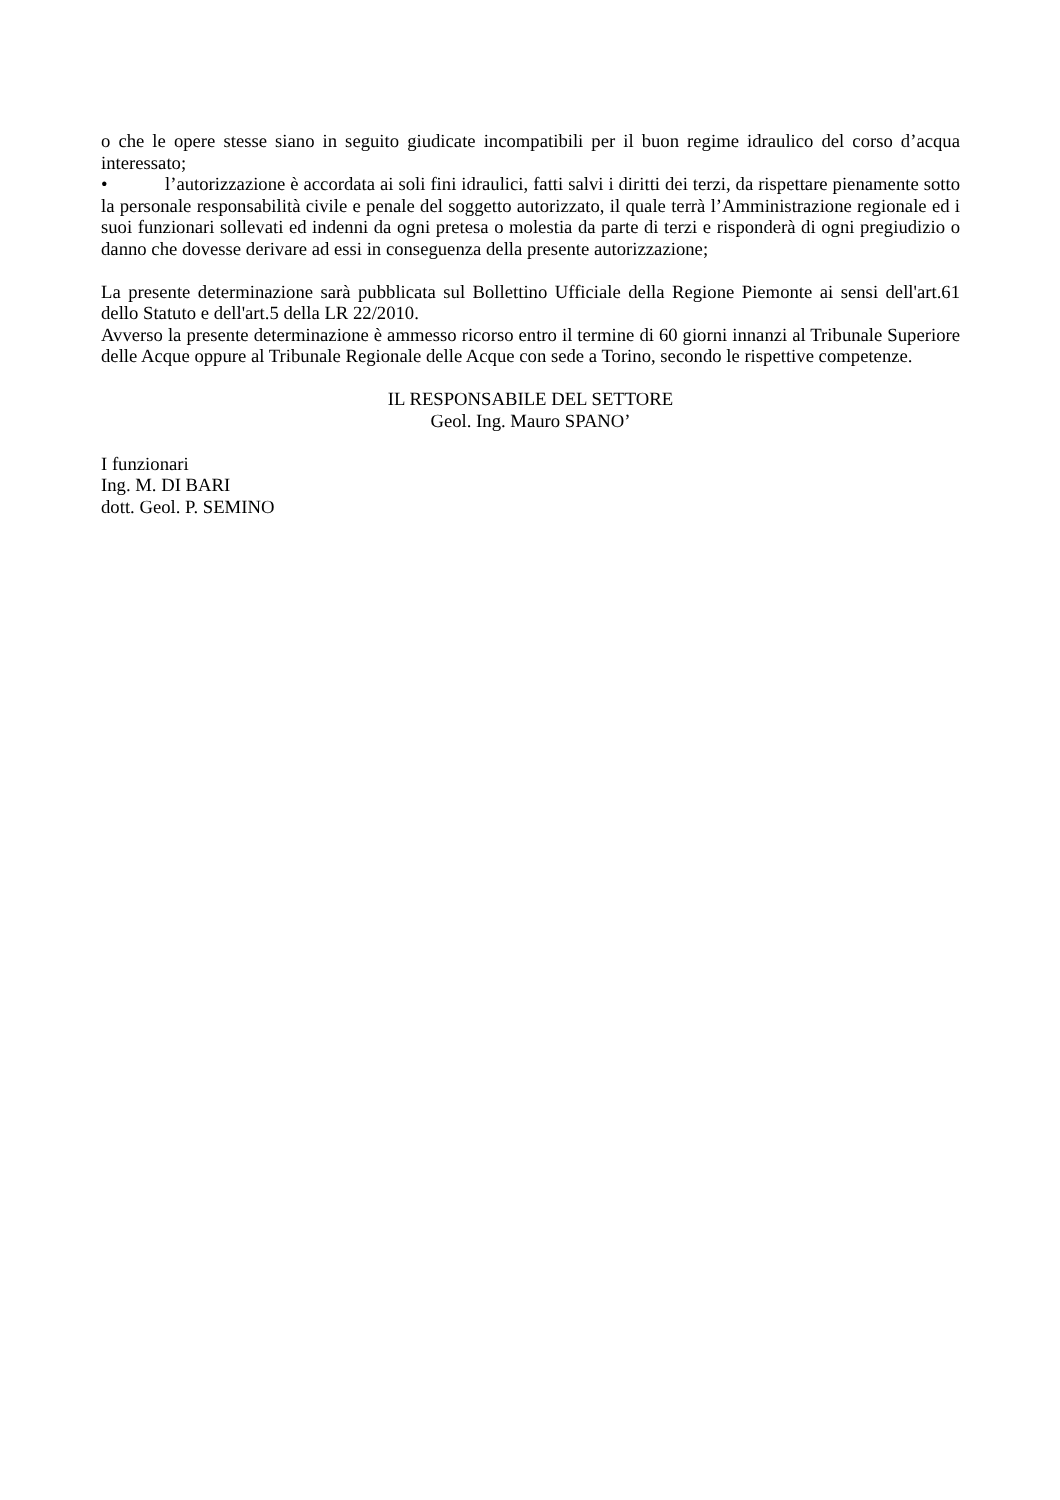o che le opere stesse siano in seguito giudicate incompatibili per il buon regime idraulico del corso d’acqua interessato;
• l’autorizzazione è accordata ai soli fini idraulici, fatti salvi i diritti dei terzi, da rispettare pienamente sotto la personale responsabilità civile e penale del soggetto autorizzato, il quale terrà l’Amministrazione regionale ed i suoi funzionari sollevati ed indenni da ogni pretesa o molestia da parte di terzi e risponderà di ogni pregiudizio o danno che dovesse derivare ad essi in conseguenza della presente autorizzazione;
La presente determinazione sarà pubblicata sul Bollettino Ufficiale della Regione Piemonte ai sensi dell'art.61 dello Statuto e dell'art.5 della LR 22/2010.
Avverso la presente determinazione è ammesso ricorso entro il termine di 60 giorni innanzi al Tribunale Superiore delle Acque oppure al Tribunale Regionale delle Acque con sede a Torino, secondo le rispettive competenze.
IL RESPONSABILE DEL SETTORE
Geol. Ing. Mauro SPANO’
I funzionari
Ing. M. DI BARI
dott. Geol. P. SEMINO